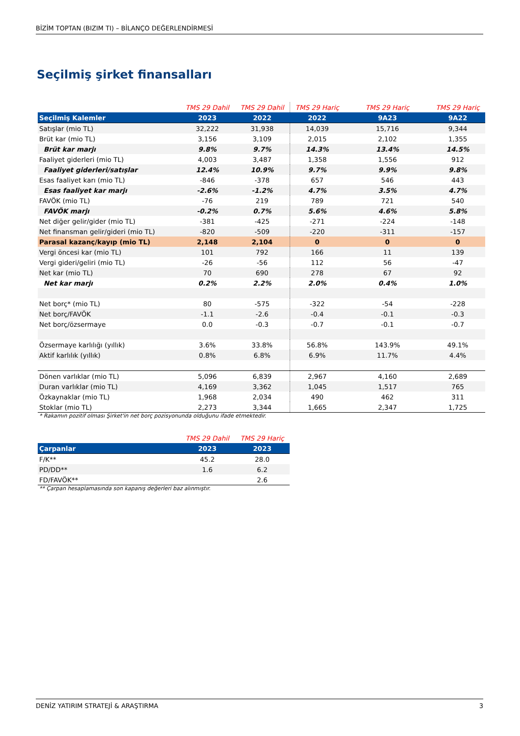BİZİM TOPTAN (BIZIM TI) – BİLANÇO DEĞERLENDİRMESİ
Seçilmiş şirket finansalları
| | TMS 29 Dahil | TMS 29 Dahil | TMS 29 Hariç | TMS 29 Hariç | TMS 29 Hariç |
| --- | --- | --- | --- | --- | --- |
| Seçilmiş Kalemler | 2023 | 2022 | 2022 | 9A23 | 9A22 |
| Satışlar (mio TL) | 32,222 | 31,938 | 14,039 | 15,716 | 9,344 |
| Brüt kar (mio TL) | 3,156 | 3,109 | 2,015 | 2,102 | 1,355 |
| Brüt kar marjı | 9.8% | 9.7% | 14.3% | 13.4% | 14.5% |
| Faaliyet giderleri (mio TL) | 4,003 | 3,487 | 1,358 | 1,556 | 912 |
| Faaliyet giderleri/satışlar | 12.4% | 10.9% | 9.7% | 9.9% | 9.8% |
| Esas faaliyet karı (mio TL) | -846 | -378 | 657 | 546 | 443 |
| Esas faaliyet kar marjı | -2.6% | -1.2% | 4.7% | 3.5% | 4.7% |
| FAVÖK (mio TL) | -76 | 219 | 789 | 721 | 540 |
| FAVÖK marjı | -0.2% | 0.7% | 5.6% | 4.6% | 5.8% |
| Net diğer gelir/gider (mio TL) | -381 | -425 | -271 | -224 | -148 |
| Net finansman gelir/gideri (mio TL) | -820 | -509 | -220 | -311 | -157 |
| Parasal kazanç/kayıp (mio TL) | 2,148 | 2,104 | 0 | 0 | 0 |
| Vergi öncesi kar (mio TL) | 101 | 792 | 166 | 11 | 139 |
| Vergi gideri/geliri (mio TL) | -26 | -56 | 112 | 56 | -47 |
| Net kar (mio TL) | 70 | 690 | 278 | 67 | 92 |
| Net kar marjı | 0.2% | 2.2% | 2.0% | 0.4% | 1.0% |
| Net borç* (mio TL) | 80 | -575 | -322 | -54 | -228 |
| Net borç/FAVÖK | -1.1 | -2.6 | -0.4 | -0.1 | -0.3 |
| Net borç/özsermaye | 0.0 | -0.3 | -0.7 | -0.1 | -0.7 |
| Özsermaye karlılığı (yıllık) | 3.6% | 33.8% | 56.8% | 143.9% | 49.1% |
| Aktif karlılık (yıllık) | 0.8% | 6.8% | 6.9% | 11.7% | 4.4% |
| Dönen varlıklar (mio TL) | 5,096 | 6,839 | 2,967 | 4,160 | 2,689 |
| Duran varlıklar (mio TL) | 4,169 | 3,362 | 1,045 | 1,517 | 765 |
| Özkaynaklar (mio TL) | 1,968 | 2,034 | 490 | 462 | 311 |
| Stoklar (mio TL) | 2,273 | 3,344 | 1,665 | 2,347 | 1,725 |
* Rakamın pozitif olması Şirket'in net borç pozisyonunda olduğunu ifade etmektedir.
| | TMS 29 Dahil | TMS 29 Hariç |
| --- | --- | --- |
| Çarpanlar | 2023 | 2023 |
| F/K** | 45.2 | 28.0 |
| PD/DD** | 1.6 | 6.2 |
| FD/FAVÖK** | | 2.6 |
** Çarpan hesaplamasında son kapanış değerleri baz alınmıştır.
DENİZ YATIRIM STRATEJİ & ARAŞTIRMA 3